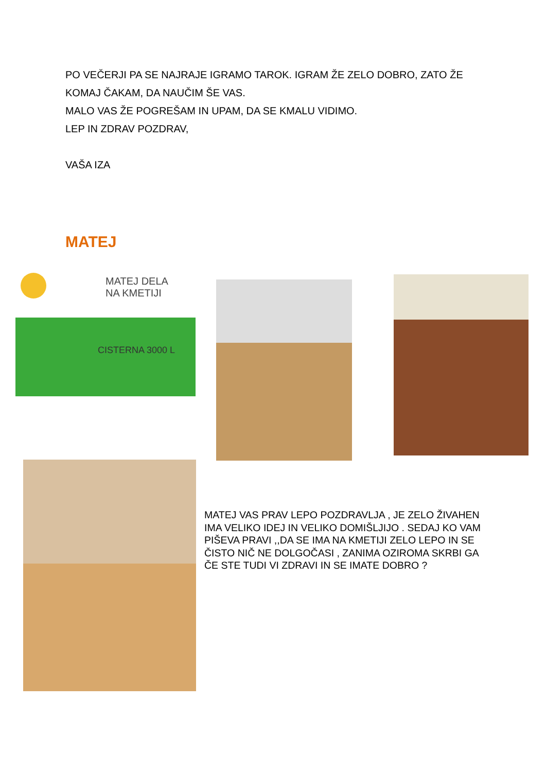PO VEČERJI PA SE NAJRAJE IGRAMO TAROK. IGRAM ŽE ZELO DOBRO, ZATO ŽE
KOMAJ ČAKAM, DA NAUČIM ŠE VAS.
MALO VAS ŽE POGREŠAM IN UPAM, DA SE KMALU VIDIMO.
LEP IN ZDRAV POZDRAV,
VAŠA IZA
MATEJ
MATEJ DELA
NA KMETIJI
CISTERNA 3000 L
MATEJ VAS PRAV LEPO POZDRAVLJA , JE ZELO ŽIVAHEN IMA VELIKO IDEJ IN VELIKO DOMIŠLJIJO . SEDAJ KO VAM PIŠEVA PRAVI ,,DA SE IMA NA KMETIJI ZELO LEPO IN SE ČISTO NIČ NE DOLGOČASI , ZANIMA OZIROMA SKRBI GA
ČE STE TUDI VI ZDRAVI IN SE IMATE DOBRO ?